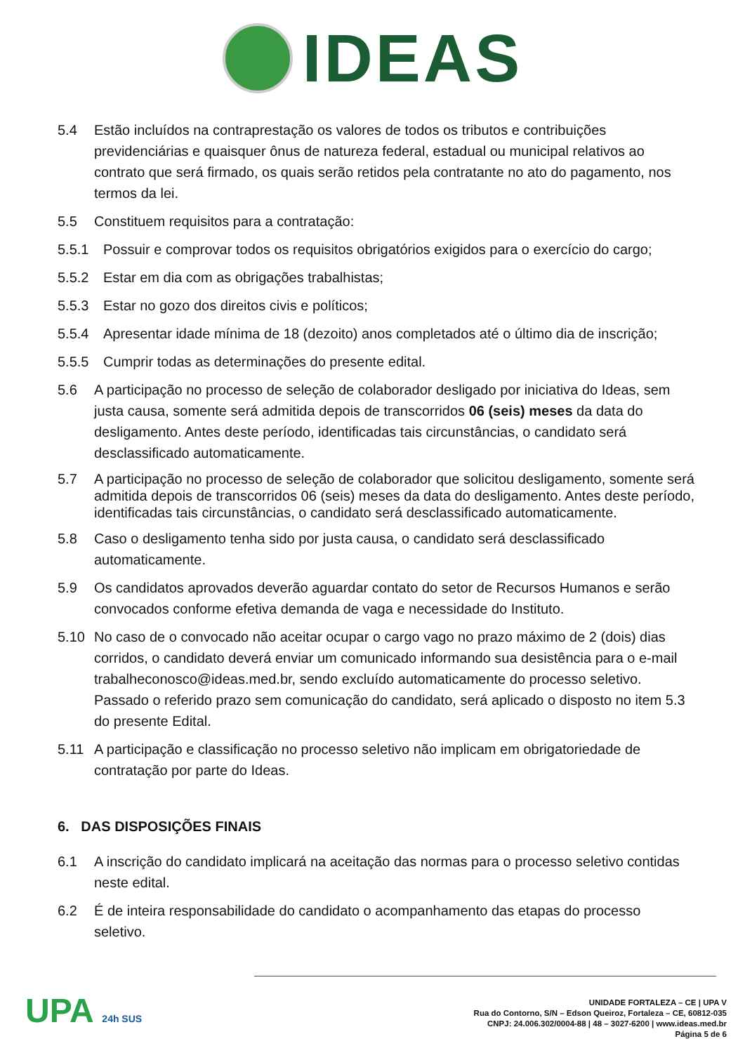IDEAS
5.4 Estão incluídos na contraprestação os valores de todos os tributos e contribuições previdenciárias e quaisquer ônus de natureza federal, estadual ou municipal relativos ao contrato que será firmado, os quais serão retidos pela contratante no ato do pagamento, nos termos da lei.
5.5 Constituem requisitos para a contratação:
5.5.1 Possuir e comprovar todos os requisitos obrigatórios exigidos para o exercício do cargo;
5.5.2 Estar em dia com as obrigações trabalhistas;
5.5.3 Estar no gozo dos direitos civis e políticos;
5.5.4 Apresentar idade mínima de 18 (dezoito) anos completados até o último dia de inscrição;
5.5.5 Cumprir todas as determinações do presente edital.
5.6 A participação no processo de seleção de colaborador desligado por iniciativa do Ideas, sem justa causa, somente será admitida depois de transcorridos 06 (seis) meses da data do desligamento. Antes deste período, identificadas tais circunstâncias, o candidato será desclassificado automaticamente.
5.7 A participação no processo de seleção de colaborador que solicitou desligamento, somente será admitida depois de transcorridos 06 (seis) meses da data do desligamento. Antes deste período, identificadas tais circunstâncias, o candidato será desclassificado automaticamente.
5.8 Caso o desligamento tenha sido por justa causa, o candidato será desclassificado automaticamente.
5.9 Os candidatos aprovados deverão aguardar contato do setor de Recursos Humanos e serão convocados conforme efetiva demanda de vaga e necessidade do Instituto.
5.10 No caso de o convocado não aceitar ocupar o cargo vago no prazo máximo de 2 (dois) dias corridos, o candidato deverá enviar um comunicado informando sua desistência para o e-mail trabalheconosco@ideas.med.br, sendo excluído automaticamente do processo seletivo. Passado o referido prazo sem comunicação do candidato, será aplicado o disposto no item 5.3 do presente Edital.
5.11 A participação e classificação no processo seletivo não implicam em obrigatoriedade de contratação por parte do Ideas.
6. DAS DISPOSIÇÕES FINAIS
6.1 A inscrição do candidato implicará na aceitação das normas para o processo seletivo contidas neste edital.
6.2 É de inteira responsabilidade do candidato o acompanhamento das etapas do processo seletivo.
UPA 24h SUS
UNIDADE FORTALEZA – CE | UPA V
Rua do Contorno, S/N – Edson Queiroz, Fortaleza – CE, 60812-035
CNPJ: 24.006.302/0004-88 | 48 – 3027-6200 | www.ideas.med.br
Página 5 de 6